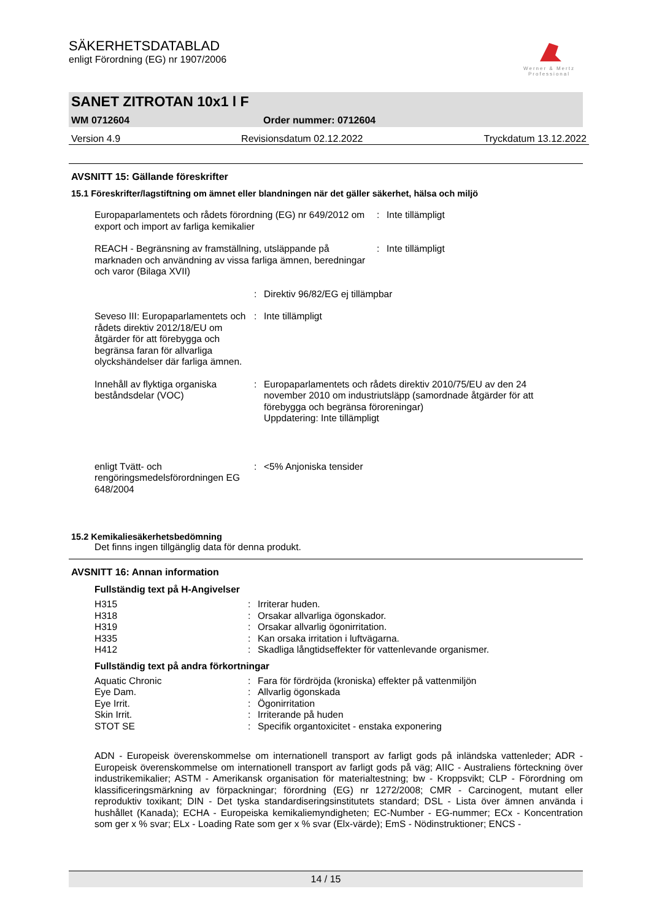SÄKERHETSDATABLAD
enligt Förordning (EG) nr 1907/2006
Werner & Mertz
Professional
SANET ZITROTAN 10x1 l F
WM 0712604 Order nummer: 0712604
Version 4.9 Revisionsdatum 02.12.2022 Tryckdatum 13.12.2022
AVSNITT 15: Gällande föreskrifter
15.1 Föreskrifter/lagstiftning om ämnet eller blandningen när det gäller säkerhet, hälsa och miljö
| Europaparlamentets och rådets förordning (EG) nr 649/2012 om export och import av farliga kemikalier | : | Inte tillämpligt |
| REACH - Begränsning av framställning, utsläppande på marknaden och användning av vissa farliga ämnen, beredningar och varor (Bilaga XVII) | : | Inte tillämpligt |
| | : | Direktiv 96/82/EG ej tillämpbar |
| Seveso III: Europaparlamentets och rådets direktiv 2012/18/EU om åtgärder för att förebygga och begränsa faran för allvarliga olyckshändelser där farliga ämnen. | : | Inte tillämpligt |
| Innehåll av flyktiga organiska beståndsdelar (VOC) | : | Europaparlamentets och rådets direktiv 2010/75/EU av den 24 november 2010 om industriutsläpp (samordnade åtgärder för att förebygga och begränsa föroreningar) Uppdatering: Inte tillämpligt |
| enligt Tvätt- och rengöringsmedelsförordningen EG 648/2004 | : | <5% Anjoniska tensider |
15.2 Kemikaliesäkerhetsbedömning
Det finns ingen tillgänglig data för denna produkt.
AVSNITT 16: Annan information
Fullständig text på H-Angivelser
| H315 | : | Irriterar huden. |
| H318 | : | Orsakar allvarliga ögonskador. |
| H319 | : | Orsakar allvarlig ögonirritation. |
| H335 | : | Kan orsaka irritation i luftvägarna. |
| H412 | : | Skadliga långtidseffekter för vattenlevande organismer. |
Fullständig text på andra förkortningar
| Aquatic Chronic | : | Fara för fördröjda (kroniska) effekter på vattenmiljön |
| Eye Dam. | : | Allvarlig ögonskada |
| Eye Irrit. | : | Ögonirritation |
| Skin Irrit. | : | Irriterande på huden |
| STOT SE | : | Specifik organtoxicitet - enstaka exponering |
ADN - Europeisk överenskommelse om internationell transport av farligt gods på inländska vattenleder; ADR - Europeisk överenskommelse om internationell transport av farligt gods på väg; AIIC - Australiens förteckning över industrikemikalier; ASTM - Amerikansk organisation för materialtestning; bw - Kroppsvikt; CLP - Förordning om klassificeringsmärkning av förpackningar; förordning (EG) nr 1272/2008; CMR - Carcinogent, mutant eller reproduktiv toxikant; DIN - Det tyska standardiseringsinstitutets standard; DSL - Lista över ämnen använda i hushållet (Kanada); ECHA - Europeiska kemikaliemyndigheten; EC-Number - EG-nummer; ECx - Koncentration som ger x % svar; ELx - Loading Rate som ger x % svar (Elx-värde); EmS - Nödinstruktioner; ENCS -
14 / 15